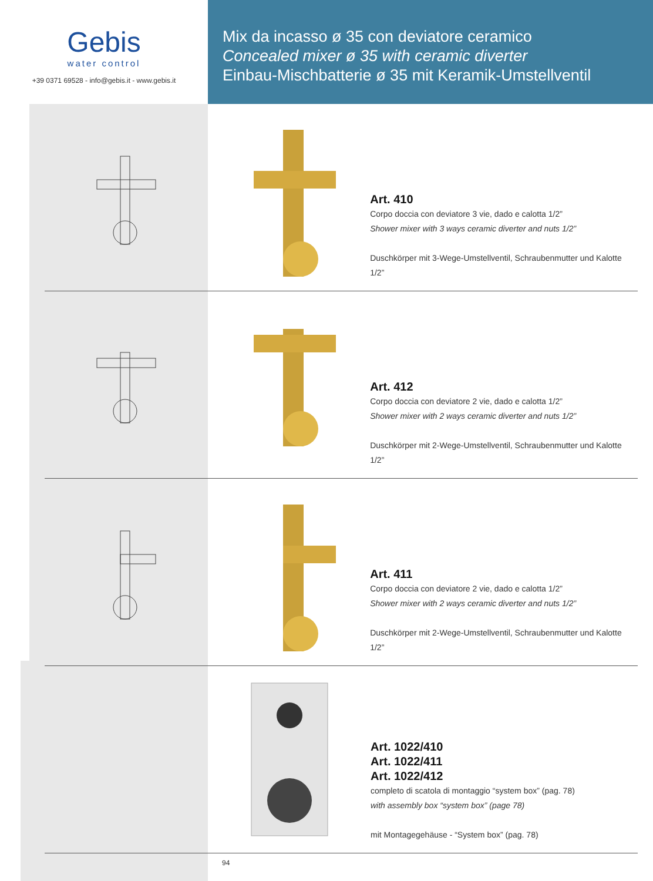Gebis
water control
+39 0371 69528 - info@gebis.it - www.gebis.it
Mix da incasso ø 35 con deviatore ceramico
Concealed mixer ø 35 with ceramic diverter
Einbau-Mischbatterie ø 35 mit Keramik-Umstellventil
Art. 410
Corpo doccia con deviatore 3 vie, dado e calotta 1/2”
Shower mixer with 3 ways ceramic diverter and nuts 1/2”
Duschkörper mit 3-Wege-Umstellventil, Schraubenmutter und Kalotte 1/2”
Art. 412
Corpo doccia con deviatore 2 vie, dado e calotta 1/2”
Shower mixer with 2 ways ceramic diverter and nuts 1/2”
Duschkörper mit 2-Wege-Umstellventil, Schraubenmutter und Kalotte 1/2”
Art. 411
Corpo doccia con deviatore 2 vie, dado e calotta 1/2”
Shower mixer with 2 ways ceramic diverter and nuts 1/2”
Duschkörper mit 2-Wege-Umstellventil, Schraubenmutter und Kalotte 1/2”
Art. 1022/410
Art. 1022/411
Art. 1022/412
completo di scatola di montaggio “system box” (pag. 78)
with assembly box “system box” (page 78)
mit Montagegehäuse - “System box” (pag. 78)
94